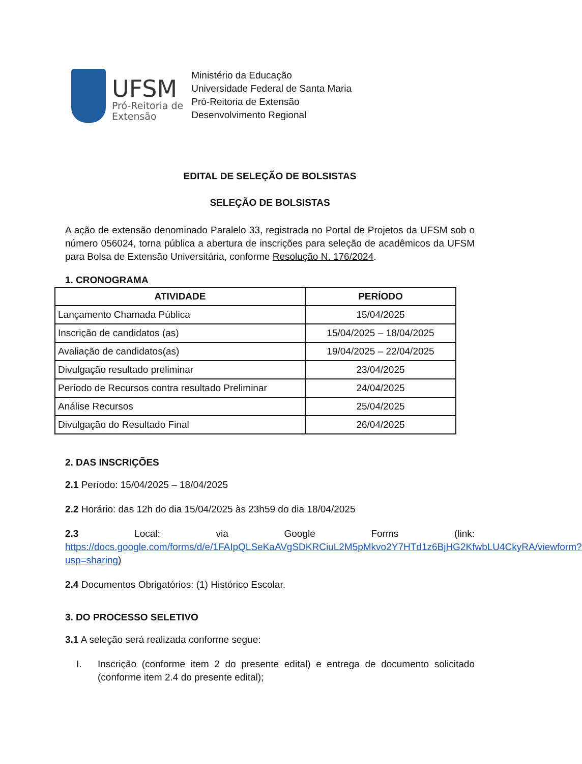UFSM
Pró-Reitoria de
Extensão
Ministério da Educação
Universidade Federal de Santa Maria
Pró-Reitoria de Extensão
Desenvolvimento Regional
EDITAL DE SELEÇÃO DE BOLSISTAS
SELEÇÃO DE BOLSISTAS
A ação de extensão denominado Paralelo 33, registrada no Portal de Projetos da UFSM sob o número 056024, torna pública a abertura de inscrições para seleção de acadêmicos da UFSM para Bolsa de Extensão Universitária, conforme Resolução N. 176/2024.
1. CRONOGRAMA
| ATIVIDADE | PERÍODO |
| --- | --- |
| Lançamento Chamada Pública | 15/04/2025 |
| Inscrição de candidatos (as) | 15/04/2025 – 18/04/2025 |
| Avaliação de candidatos(as) | 19/04/2025 – 22/04/2025 |
| Divulgação resultado preliminar | 23/04/2025 |
| Período de Recursos contra resultado Preliminar | 24/04/2025 |
| Análise Recursos | 25/04/2025 |
| Divulgação do Resultado Final | 26/04/2025 |
2. DAS INSCRIÇÕES
2.1 Período: 15/04/2025 – 18/04/2025
2.2 Horário: das 12h do dia 15/04/2025 às 23h59 do dia 18/04/2025
2.3 Local: via Google Forms (link: https://docs.google.com/forms/d/e/1FAIpQLSeKaAVgSDKRCiuL2M5pMkvo2Y7HTd1z6BjHG2KfwbLU4CkyRA/viewform?usp=sharing)
2.4 Documentos Obrigatórios: (1) Histórico Escolar.
3. DO PROCESSO SELETIVO
3.1 A seleção será realizada conforme segue:
I.
Inscrição (conforme item 2 do presente edital) e entrega de documento solicitado (conforme item 2.4 do presente edital);